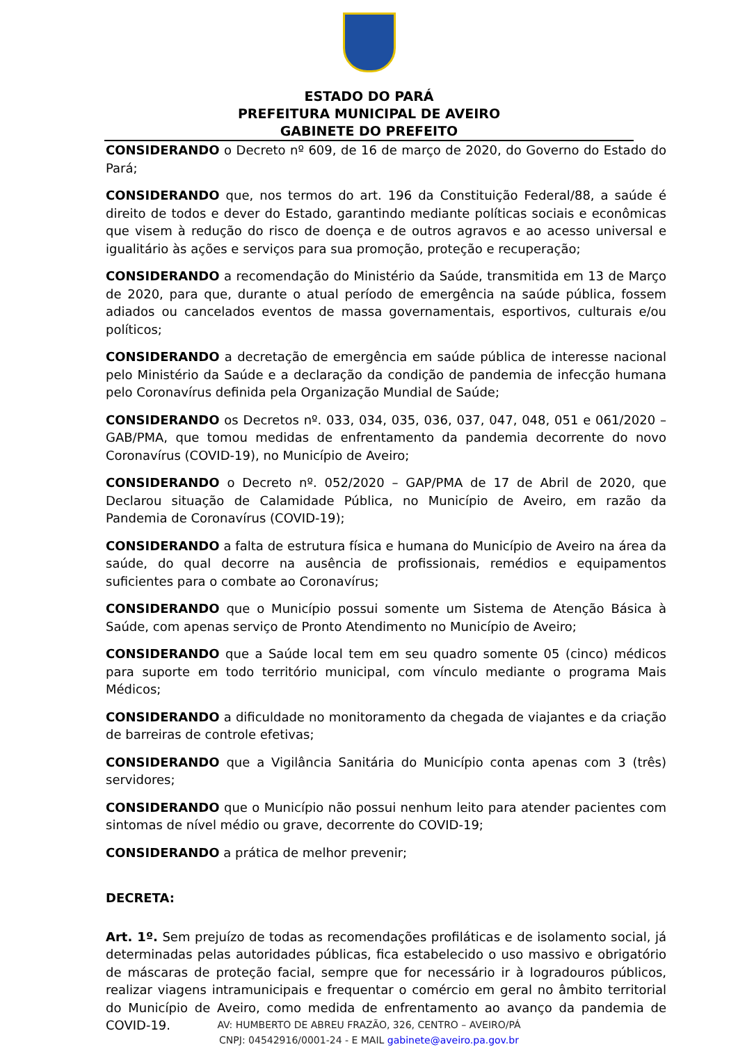ESTADO DO PARÁ
PREFEITURA MUNICIPAL DE AVEIRO
GABINETE DO PREFEITO
CONSIDERANDO o Decreto nº 609, de 16 de março de 2020, do Governo do Estado do Pará;
CONSIDERANDO que, nos termos do art. 196 da Constituição Federal/88, a saúde é direito de todos e dever do Estado, garantindo mediante políticas sociais e econômicas que visem à redução do risco de doença e de outros agravos e ao acesso universal e igualitário às ações e serviços para sua promoção, proteção e recuperação;
CONSIDERANDO a recomendação do Ministério da Saúde, transmitida em 13 de Março de 2020, para que, durante o atual período de emergência na saúde pública, fossem adiados ou cancelados eventos de massa governamentais, esportivos, culturais e/ou políticos;
CONSIDERANDO a decretação de emergência em saúde pública de interesse nacional pelo Ministério da Saúde e a declaração da condição de pandemia de infecção humana pelo Coronavírus definida pela Organização Mundial de Saúde;
CONSIDERANDO os Decretos nº. 033, 034, 035, 036, 037, 047, 048, 051 e 061/2020 – GAB/PMA, que tomou medidas de enfrentamento da pandemia decorrente do novo Coronavírus (COVID-19), no Município de Aveiro;
CONSIDERANDO o Decreto nº. 052/2020 – GAP/PMA de 17 de Abril de 2020, que Declarou situação de Calamidade Pública, no Município de Aveiro, em razão da Pandemia de Coronavírus (COVID-19);
CONSIDERANDO a falta de estrutura física e humana do Município de Aveiro na área da saúde, do qual decorre na ausência de profissionais, remédios e equipamentos suficientes para o combate ao Coronavírus;
CONSIDERANDO que o Município possui somente um Sistema de Atenção Básica à Saúde, com apenas serviço de Pronto Atendimento no Município de Aveiro;
CONSIDERANDO que a Saúde local tem em seu quadro somente 05 (cinco) médicos para suporte em todo território municipal, com vínculo mediante o programa Mais Médicos;
CONSIDERANDO a dificuldade no monitoramento da chegada de viajantes e da criação de barreiras de controle efetivas;
CONSIDERANDO que a Vigilância Sanitária do Município conta apenas com 3 (três) servidores;
CONSIDERANDO que o Município não possui nenhum leito para atender pacientes com sintomas de nível médio ou grave, decorrente do COVID-19;
CONSIDERANDO a prática de melhor prevenir;
DECRETA:
Art. 1º. Sem prejuízo de todas as recomendações profiláticas e de isolamento social, já determinadas pelas autoridades públicas, fica estabelecido o uso massivo e obrigatório de máscaras de proteção facial, sempre que for necessário ir à logradouros públicos, realizar viagens intramunicipais e frequentar o comércio em geral no âmbito territorial do Município de Aveiro, como medida de enfrentamento ao avanço da pandemia de COVID-19.
AV: HUMBERTO DE ABREU FRAZÃO, 326, CENTRO – AVEIRO/PÁ
CNPJ: 04542916/0001-24 - E MAIL gabinete@aveiro.pa.gov.br